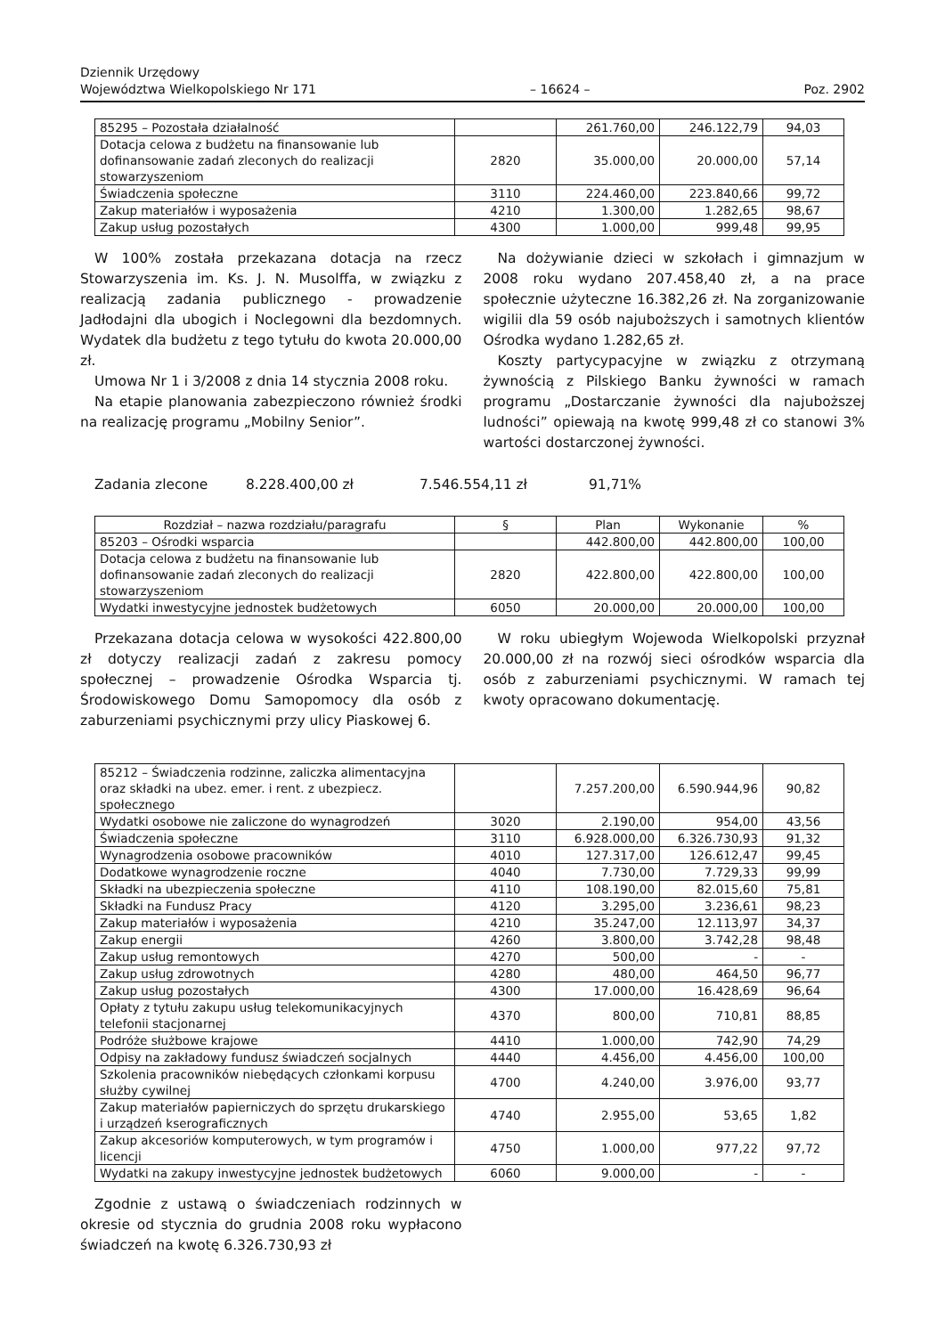Dziennik Urzędowy
Województwa Wielkopolskiego Nr 171
– 16624 –
Poz. 2902
| 85295 – Pozostała działalność | | 261.760,00 | 246.122,79 | 94,03 |
| Dotacja celowa z budżetu na finansowanie lub dofinansowanie zadań zleconych do realizacji stowarzyszeniom | 2820 | 35.000,00 | 20.000,00 | 57,14 |
| Świadczenia społeczne | 3110 | 224.460,00 | 223.840,66 | 99,72 |
| Zakup materiałów i wyposażenia | 4210 | 1.300,00 | 1.282,65 | 98,67 |
| Zakup usług pozostałych | 4300 | 1.000,00 | 999,48 | 99,95 |
W 100% została przekazana dotacja na rzecz Stowarzyszenia im. Ks. J. N. Musolffa, w związku z realizacją zadania publicznego - prowadzenie Jadłodajni dla ubogich i Noclegowni dla bezdomnych. Wydatek dla budżetu z tego tytułu do kwota 20.000,00 zł.
Umowa Nr 1 i 3/2008 z dnia 14 stycznia 2008 roku.
Na etapie planowania zabezpieczono również środki na realizację programu „Mobilny Senior”.
Na dożywianie dzieci w szkołach i gimnazjum w 2008 roku wydano 207.458,40 zł, a na prace społecznie użyteczne 16.382,26 zł. Na zorganizowanie wigilii dla 59 osób najuboższych i samotnych klientów Ośrodka wydano 1.282,65 zł.
Koszty partycypacyjne w związku z otrzymaną żywnością z Pilskiego Banku żywności w ramach programu „Dostarczanie żywności dla najuboższej ludności” opiewają na kwotę 999,48 zł co stanowi 3% wartości dostarczonej żywności.
Zadania zlecone 8.228.400,00 zł 7.546.554,11 zł 91,71%
| Rozdział – nazwa rozdziału/paragrafu | § | Plan | Wykonanie | % |
| --- | --- | --- | --- | --- |
| 85203 – Ośrodki wsparcia | | 442.800,00 | 442.800,00 | 100,00 |
| Dotacja celowa z budżetu na finansowanie lub dofinansowanie zadań zleconych do realizacji stowarzyszeniom | 2820 | 422.800,00 | 422.800,00 | 100,00 |
| Wydatki inwestycyjne jednostek budżetowych | 6050 | 20.000,00 | 20.000,00 | 100,00 |
Przekazana dotacja celowa w wysokości 422.800,00 zł dotyczy realizacji zadań z zakresu pomocy społecznej – prowadzenie Ośrodka Wsparcia tj. Środowiskowego Domu Samopomocy dla osób z zaburzeniami psychicznymi przy ulicy Piaskowej 6.
W roku ubiegłym Wojewoda Wielkopolski przyznał 20.000,00 zł na rozwój sieci ośrodków wsparcia dla osób z zaburzeniami psychicznymi. W ramach tej kwoty opracowano dokumentację.
| 85212 – Świadczenia rodzinne, zaliczka alimentacyjna oraz składki na ubez. emer. i rent. z ubezpiecz. społecznego | | 7.257.200,00 | 6.590.944,96 | 90,82 |
| Wydatki osobowe nie zaliczone do wynagrodzeń | 3020 | 2.190,00 | 954,00 | 43,56 |
| Świadczenia społeczne | 3110 | 6.928.000,00 | 6.326.730,93 | 91,32 |
| Wynagrodzenia osobowe pracowników | 4010 | 127.317,00 | 126.612,47 | 99,45 |
| Dodatkowe wynagrodzenie roczne | 4040 | 7.730,00 | 7.729,33 | 99,99 |
| Składki na ubezpieczenia społeczne | 4110 | 108.190,00 | 82.015,60 | 75,81 |
| Składki na Fundusz Pracy | 4120 | 3.295,00 | 3.236,61 | 98,23 |
| Zakup materiałów i wyposażenia | 4210 | 35.247,00 | 12.113,97 | 34,37 |
| Zakup energii | 4260 | 3.800,00 | 3.742,28 | 98,48 |
| Zakup usług remontowych | 4270 | 500,00 | - | - |
| Zakup usług zdrowotnych | 4280 | 480,00 | 464,50 | 96,77 |
| Zakup usług pozostałych | 4300 | 17.000,00 | 16.428,69 | 96,64 |
| Opłaty z tytułu zakupu usług telekomunikacyjnych telefonii stacjonarnej | 4370 | 800,00 | 710,81 | 88,85 |
| Podróże służbowe krajowe | 4410 | 1.000,00 | 742,90 | 74,29 |
| Odpisy na zakładowy fundusz świadczeń socjalnych | 4440 | 4.456,00 | 4.456,00 | 100,00 |
| Szkolenia pracowników niebędących członkami korpusu służby cywilnej | 4700 | 4.240,00 | 3.976,00 | 93,77 |
| Zakup materiałów papierniczych do sprzętu drukarskiego i urządzeń kserograficznych | 4740 | 2.955,00 | 53,65 | 1,82 |
| Zakup akcesoriów komputerowych, w tym programów i licencji | 4750 | 1.000,00 | 977,22 | 97,72 |
| Wydatki na zakupy inwestycyjne jednostek budżetowych | 6060 | 9.000,00 | - | - |
Zgodnie z ustawą o świadczeniach rodzinnych w okresie od stycznia do grudnia 2008 roku wypłacono świadczeń na kwotę 6.326.730,93 zł